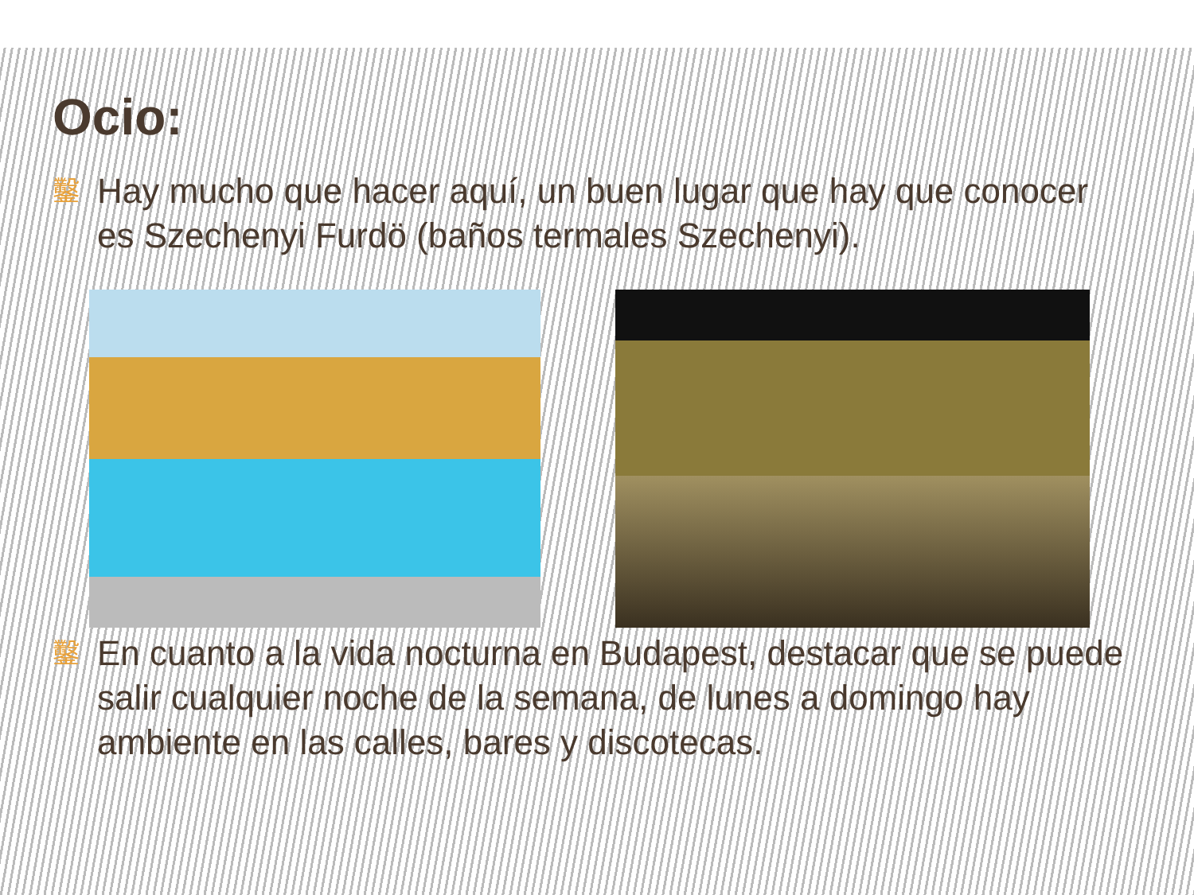Ocio:
鑿 Hay mucho que hacer aquí, un buen lugar que hay que conocer es Szechenyi Furdö (baños termales Szechenyi).
鑿 En cuanto a la vida nocturna en Budapest, destacar que se puede salir cualquier noche de la semana, de lunes a domingo hay ambiente en las calles, bares y discotecas.